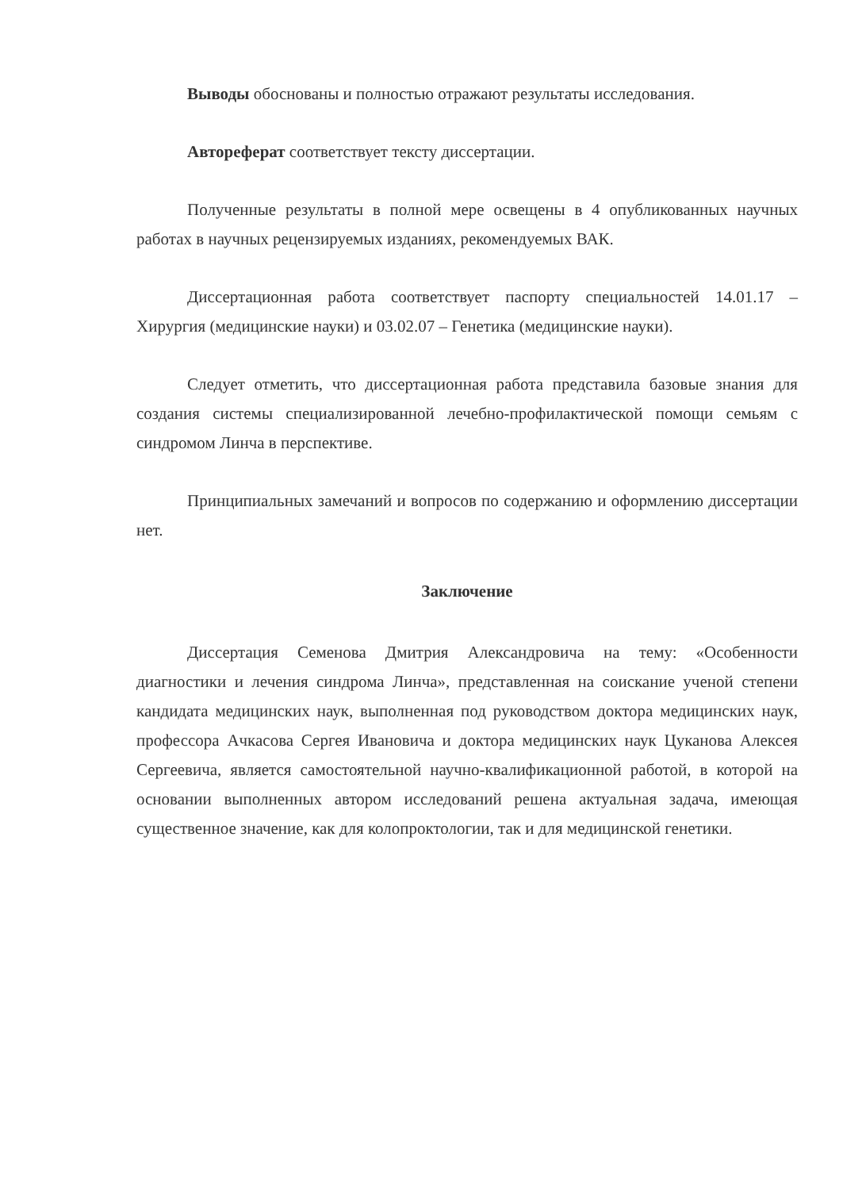Выводы обоснованы и полностью отражают результаты исследования.
Автореферат соответствует тексту диссертации.
Полученные результаты в полной мере освещены в 4 опубликованных научных работах в научных рецензируемых изданиях, рекомендуемых ВАК.
Диссертационная работа соответствует паспорту специальностей 14.01.17 – Хирургия (медицинские науки) и 03.02.07 – Генетика (медицинские науки).
Следует отметить, что диссертационная работа представила базовые знания для создания системы специализированной лечебно-профилактической помощи семьям с синдромом Линча в перспективе.
Принципиальных замечаний и вопросов по содержанию и оформлению диссертации нет.
Заключение
Диссертация Семенова Дмитрия Александровича на тему: «Особенности диагностики и лечения синдрома Линча», представленная на соискание ученой степени кандидата медицинских наук, выполненная под руководством доктора медицинских наук, профессора Ачкасова Сергея Ивановича и доктора медицинских наук Цуканова Алексея Сергеевича, является самостоятельной научно-квалификационной работой, в которой на основании выполненных автором исследований решена актуальная задача, имеющая существенное значение, как для колопроктологии, так и для медицинской генетики.